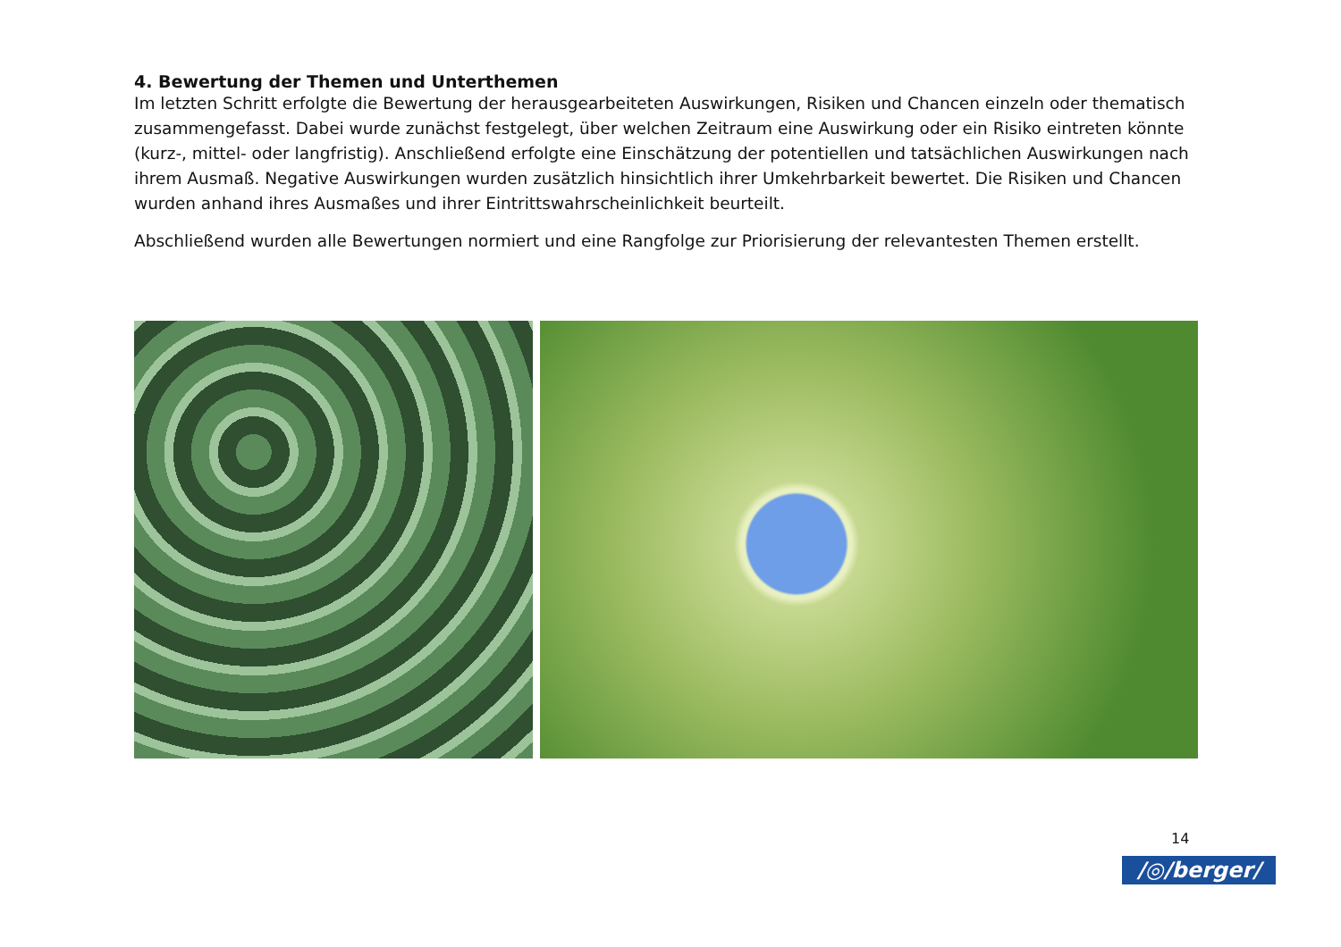4. Bewertung der Themen und Unterthemen
Im letzten Schritt erfolgte die Bewertung der herausgearbeiteten Auswirkungen, Risiken und Chancen einzeln oder thematisch zusammengefasst. Dabei wurde zunächst festgelegt, über welchen Zeitraum eine Auswirkung oder ein Risiko eintreten könnte (kurz-, mittel- oder langfristig). Anschließend erfolgte eine Einschätzung der potentiellen und tatsächlichen Auswirkungen nach ihrem Ausmaß. Negative Auswirkungen wurden zusätzlich hinsichtlich ihrer Umkehrbarkeit bewertet. Die Risiken und Chancen wurden anhand ihres Ausmaßes und ihrer Eintrittswahrscheinlichkeit beurteilt.
Abschließend wurden alle Bewertungen normiert und eine Rangfolge zur Priorisierung der relevantesten Themen erstellt.
14
/◎/berger/